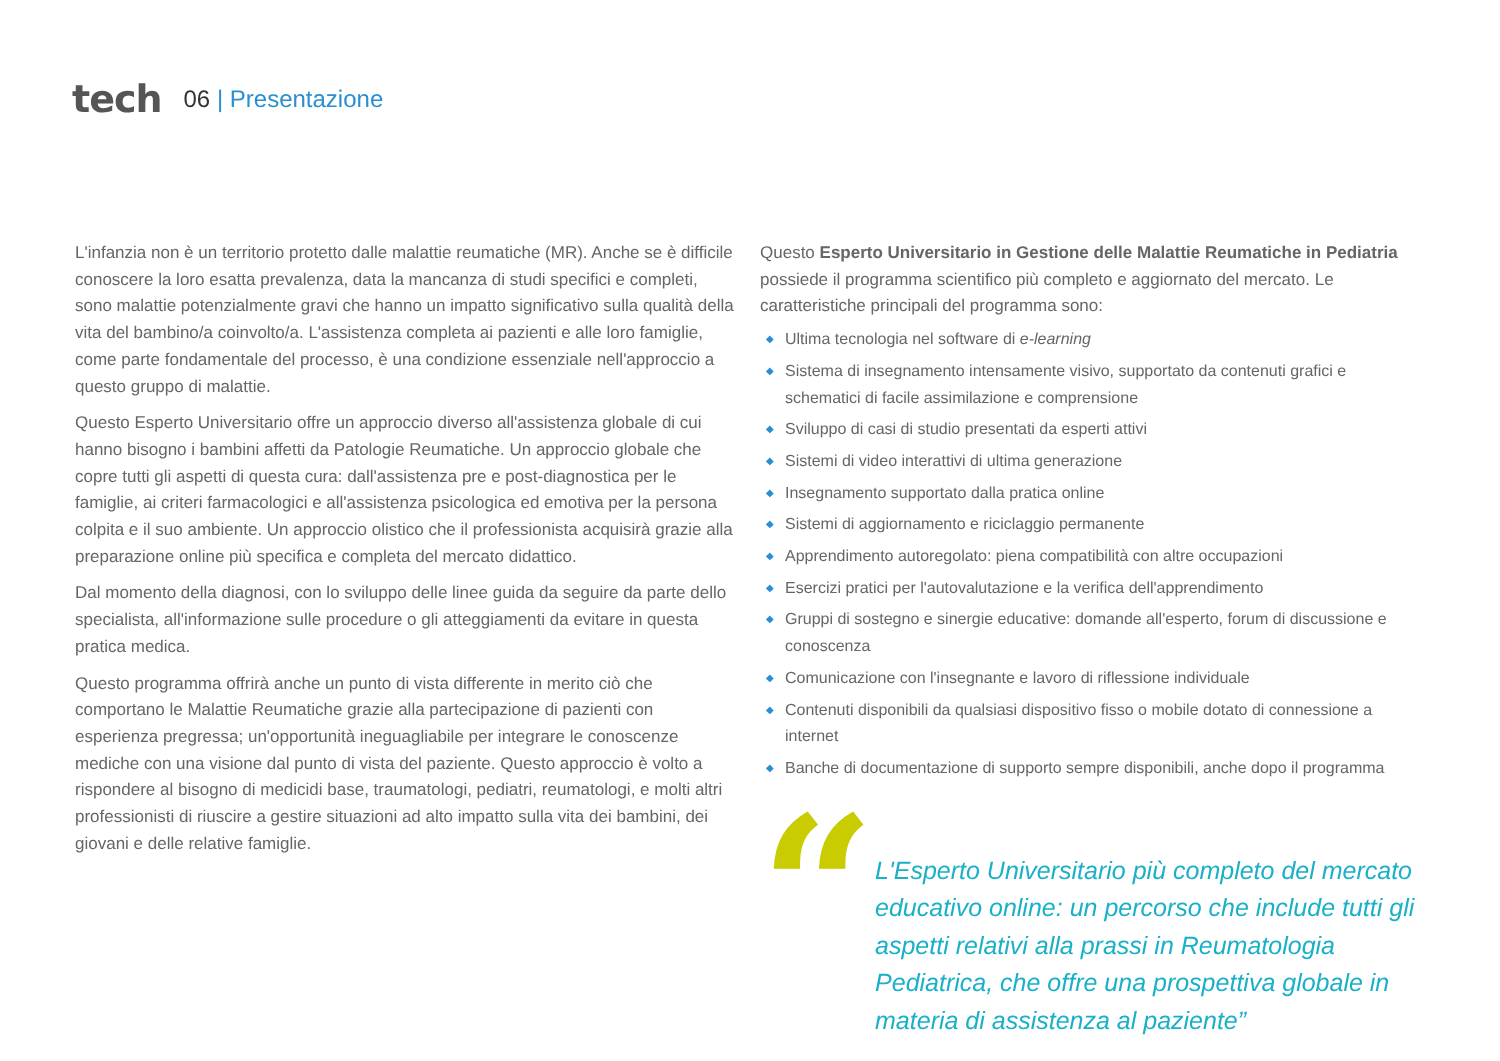tech 06 | Presentazione
L'infanzia non è un territorio protetto dalle malattie reumatiche (MR). Anche se è difficile conoscere la loro esatta prevalenza, data la mancanza di studi specifici e completi, sono malattie potenzialmente gravi che hanno un impatto significativo sulla qualità della vita del bambino/a coinvolto/a. L'assistenza completa ai pazienti e alle loro famiglie, come parte fondamentale del processo, è una condizione essenziale nell'approccio a questo gruppo di malattie.
Questo Esperto Universitario offre un approccio diverso all'assistenza globale di cui hanno bisogno i bambini affetti da Patologie Reumatiche. Un approccio globale che copre tutti gli aspetti di questa cura: dall'assistenza pre e post-diagnostica per le famiglie, ai criteri farmacologici e all'assistenza psicologica ed emotiva per la persona colpita e il suo ambiente. Un approccio olistico che il professionista acquisirà grazie alla preparazione online più specifica e completa del mercato didattico.
Dal momento della diagnosi, con lo sviluppo delle linee guida da seguire da parte dello specialista, all'informazione sulle procedure o gli atteggiamenti da evitare in questa pratica medica.
Questo programma offrirà anche un punto di vista differente in merito ciò che comportano le Malattie Reumatiche grazie alla partecipazione di pazienti con esperienza pregressa; un'opportunità ineguagliabile per integrare le conoscenze mediche con una visione dal punto di vista del paziente. Questo approccio è volto a rispondere al bisogno di medicidi base, traumatologi, pediatri, reumatologi, e molti altri professionisti di riuscire a gestire situazioni ad alto impatto sulla vita dei bambini, dei giovani e delle relative famiglie.
Questo Esperto Universitario in Gestione delle Malattie Reumatiche in Pediatria possiede il programma scientifico più completo e aggiornato del mercato. Le caratteristiche principali del programma sono:
◆ Ultima tecnologia nel software di e-learning
◆ Sistema di insegnamento intensamente visivo, supportato da contenuti grafici e schematici di facile assimilazione e comprensione
◆ Sviluppo di casi di studio presentati da esperti attivi
◆ Sistemi di video interattivi di ultima generazione
◆ Insegnamento supportato dalla pratica online
◆ Sistemi di aggiornamento e riciclaggio permanente
◆ Apprendimento autoregolato: piena compatibilità con altre occupazioni
◆ Esercizi pratici per l'autovalutazione e la verifica dell'apprendimento
◆ Gruppi di sostegno e sinergie educative: domande all'esperto, forum di discussione e conoscenza
◆ Comunicazione con l'insegnante e lavoro di riflessione individuale
◆ Contenuti disponibili da qualsiasi dispositivo fisso o mobile dotato di connessione a internet
◆ Banche di documentazione di supporto sempre disponibili, anche dopo il programma
“
L'Esperto Universitario più completo del mercato educativo online: un percorso che include tutti gli aspetti relativi alla prassi in Reumatologia Pediatrica, che offre una prospettiva globale in materia di assistenza al paziente”